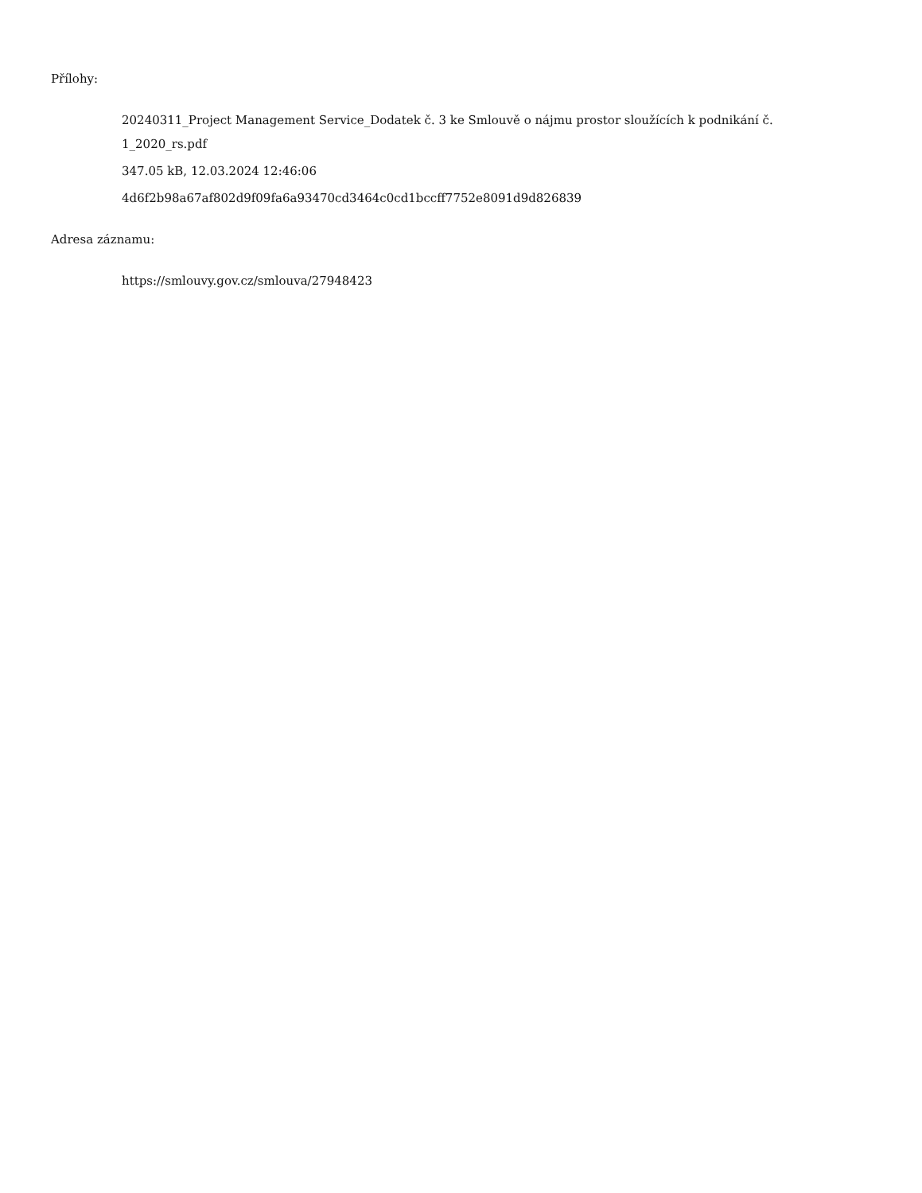Přílohy:
20240311_Project Management Service_Dodatek č. 3 ke Smlouvě o nájmu prostor sloužících k podnikání č. 1_2020_rs.pdf
347.05 kB, 12.03.2024 12:46:06
4d6f2b98a67af802d9f09fa6a93470cd3464c0cd1bccff7752e8091d9d826839
Adresa záznamu:
https://smlouvy.gov.cz/smlouva/27948423